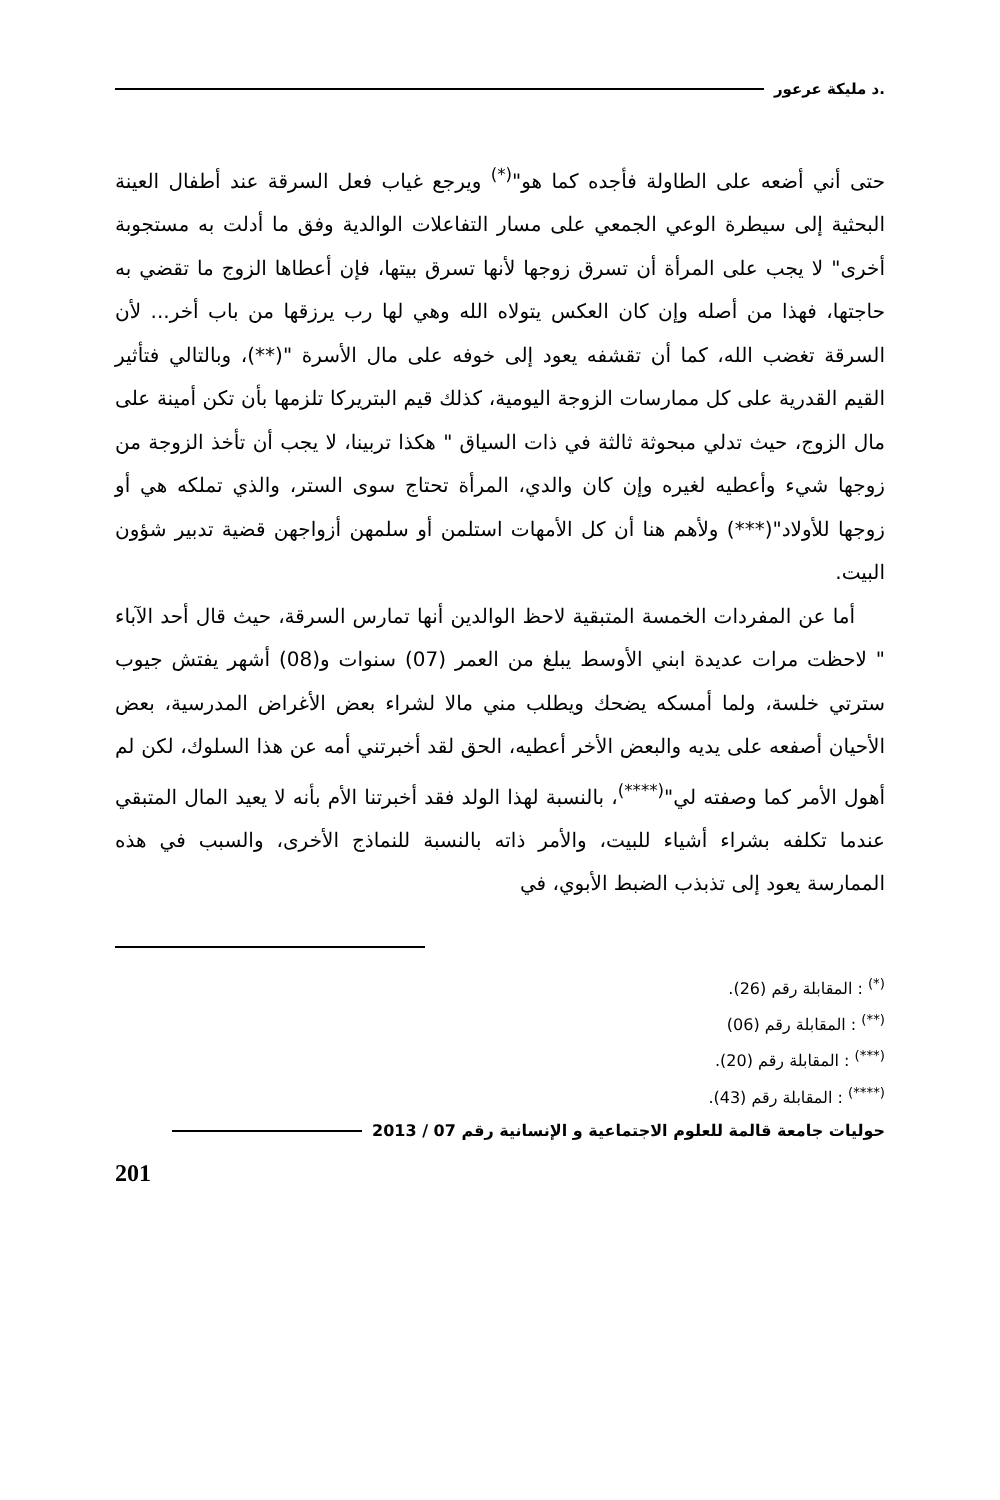.د مليكة عرعور
حتى أني أضعه على الطاولة فأجده كما هو"<sup>(*)</sup> ويرجع غياب فعل السرقة عند أطفال العينة البحثية إلى سيطرة الوعي الجمعي على مسار التفاعلات الوالدية وفق ما أدلت به مستجوبة أخرى" لا يجب على المرأة أن تسرق زوجها لأنها تسرق بيتها، فإن أعطاها الزوج ما تقضي به حاجتها، فهذا من أصله وإن كان العكس يتولاه الله وهي لها رب يرزقها من باب أخر... لأن السرقة تغضب الله، كما أن تقشفه يعود إلى خوفه على مال الأسرة "(**)، وبالتالي فتأثير القيم القدرية على كل ممارسات الزوجة اليومية، كذلك قيم البتريركا تلزمها بأن تكن أمينة على مال الزوج، حيث تدلي مبحوثة ثالثة في ذات السياق " هكذا تربينا، لا يجب أن تأخذ الزوجة من زوجها شيء وأعطيه لغيره وإن كان والدي، المرأة تحتاج سوى الستر، والذي تملكه هي أو زوجها للأولاد"(***) ولأهم هنا أن كل الأمهات استلمن أو سلمهن أزواجهن قضية تدبير شؤون البيت.
أما عن المفردات الخمسة المتبقية لاحظ الوالدين أنها تمارس السرقة، حيث قال أحد الآباء " لاحظت مرات عديدة ابني الأوسط يبلغ من العمر (07) سنوات و(08) أشهر يفتش جيوب سترتي خلسة، ولما أمسكه يضحك ويطلب مني مالا لشراء بعض الأغراض المدرسية، بعض الأحيان أصفعه على يديه والبعض الأخر أعطيه، الحق لقد أخبرتني أمه عن هذا السلوك، لكن لم أهول الأمر كما وصفته لي"<sup>(****)</sup>، بالنسبة لهذا الولد فقد أخبرتنا الأم بأنه لا يعيد المال المتبقي عندما تكلفه بشراء أشياء للبيت، والأمر ذاته بالنسبة للنماذج الأخرى، والسبب في هذه الممارسة يعود إلى تذبذب الضبط الأبوي، في
<sup>(*)</sup> : المقابلة رقم (26).
<sup>(**)</sup> : المقابلة رقم (06)
<sup>(***)</sup> : المقابلة رقم (20).
<sup>(****)</sup> : المقابلة رقم (43).
حوليات جامعة قالمة للعلوم الاجتماعية و الإنسانية رقم 07 / 2013
201